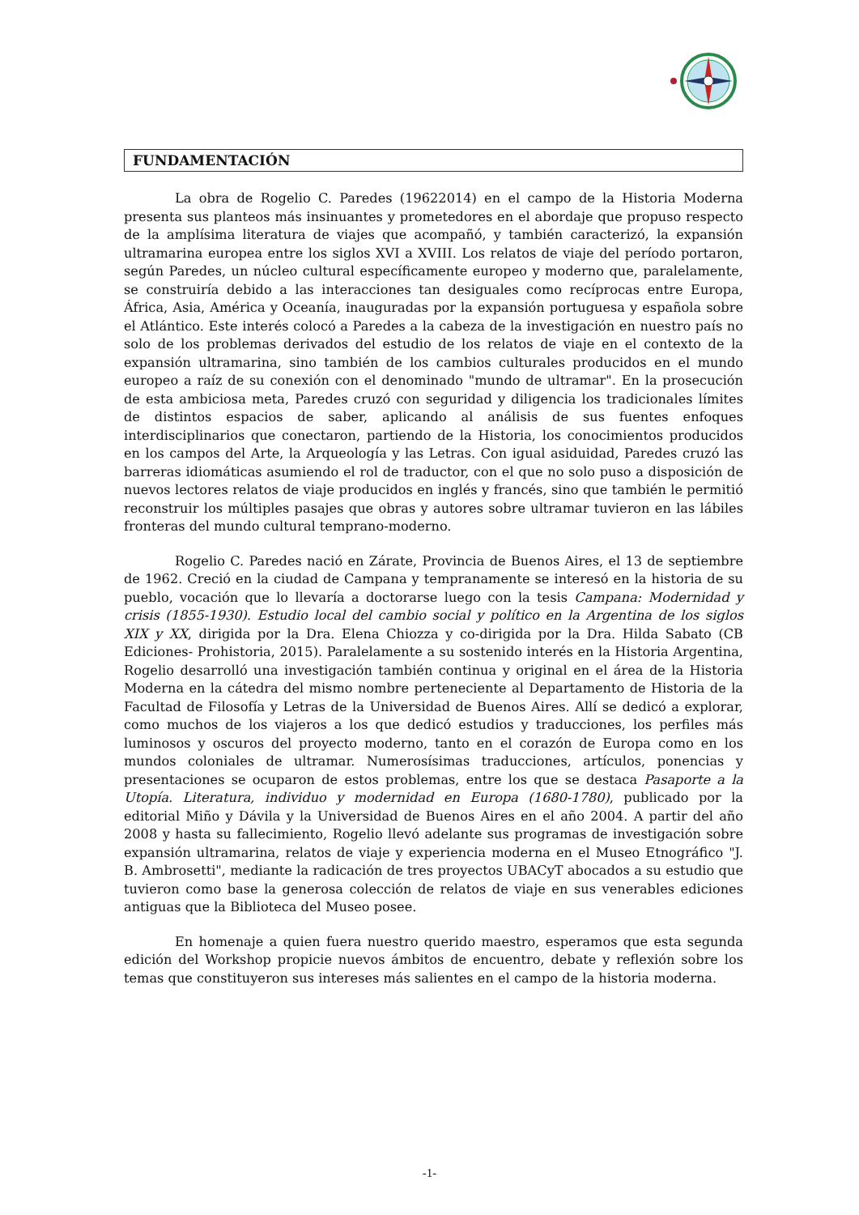FUNDAMENTACIÓN
La obra de Rogelio C. Paredes (19622014) en el campo de la Historia Moderna presenta sus planteos más insinuantes y prometedores en el abordaje que propuso respecto de la amplísima literatura de viajes que acompañó, y también caracterizó, la expansión ultramarina europea entre los siglos XVI a XVIII. Los relatos de viaje del período portaron, según Paredes, un núcleo cultural específicamente europeo y moderno que, paralelamente, se construiría debido a las interacciones tan desiguales como recíprocas entre Europa, África, Asia, América y Oceanía, inauguradas por la expansión portuguesa y española sobre el Atlántico. Este interés colocó a Paredes a la cabeza de la investigación en nuestro país no solo de los problemas derivados del estudio de los relatos de viaje en el contexto de la expansión ultramarina, sino también de los cambios culturales producidos en el mundo europeo a raíz de su conexión con el denominado "mundo de ultramar". En la prosecución de esta ambiciosa meta, Paredes cruzó con seguridad y diligencia los tradicionales límites de distintos espacios de saber, aplicando al análisis de sus fuentes enfoques interdisciplinarios que conectaron, partiendo de la Historia, los conocimientos producidos en los campos del Arte, la Arqueología y las Letras. Con igual asiduidad, Paredes cruzó las barreras idiomáticas asumiendo el rol de traductor, con el que no solo puso a disposición de nuevos lectores relatos de viaje producidos en inglés y francés, sino que también le permitió reconstruir los múltiples pasajes que obras y autores sobre ultramar tuvieron en las lábiles fronteras del mundo cultural temprano-moderno.
Rogelio C. Paredes nació en Zárate, Provincia de Buenos Aires, el 13 de septiembre de 1962. Creció en la ciudad de Campana y tempranamente se interesó en la historia de su pueblo, vocación que lo llevaría a doctorarse luego con la tesis Campana: Modernidad y crisis (1855-1930). Estudio local del cambio social y político en la Argentina de los siglos XIX y XX, dirigida por la Dra. Elena Chiozza y co-dirigida por la Dra. Hilda Sabato (CB Ediciones- Prohistoria, 2015). Paralelamente a su sostenido interés en la Historia Argentina, Rogelio desarrolló una investigación también continua y original en el área de la Historia Moderna en la cátedra del mismo nombre perteneciente al Departamento de Historia de la Facultad de Filosofía y Letras de la Universidad de Buenos Aires. Allí se dedicó a explorar, como muchos de los viajeros a los que dedicó estudios y traducciones, los perfiles más luminosos y oscuros del proyecto moderno, tanto en el corazón de Europa como en los mundos coloniales de ultramar. Numerosísimas traducciones, artículos, ponencias y presentaciones se ocuparon de estos problemas, entre los que se destaca Pasaporte a la Utopía. Literatura, individuo y modernidad en Europa (1680-1780), publicado por la editorial Miño y Dávila y la Universidad de Buenos Aires en el año 2004. A partir del año 2008 y hasta su fallecimiento, Rogelio llevó adelante sus programas de investigación sobre expansión ultramarina, relatos de viaje y experiencia moderna en el Museo Etnográfico "J. B. Ambrosetti", mediante la radicación de tres proyectos UBACyT abocados a su estudio que tuvieron como base la generosa colección de relatos de viaje en sus venerables ediciones antiguas que la Biblioteca del Museo posee.
En homenaje a quien fuera nuestro querido maestro, esperamos que esta segunda edición del Workshop propicie nuevos ámbitos de encuentro, debate y reflexión sobre los temas que constituyeron sus intereses más salientes en el campo de la historia moderna.
-1-